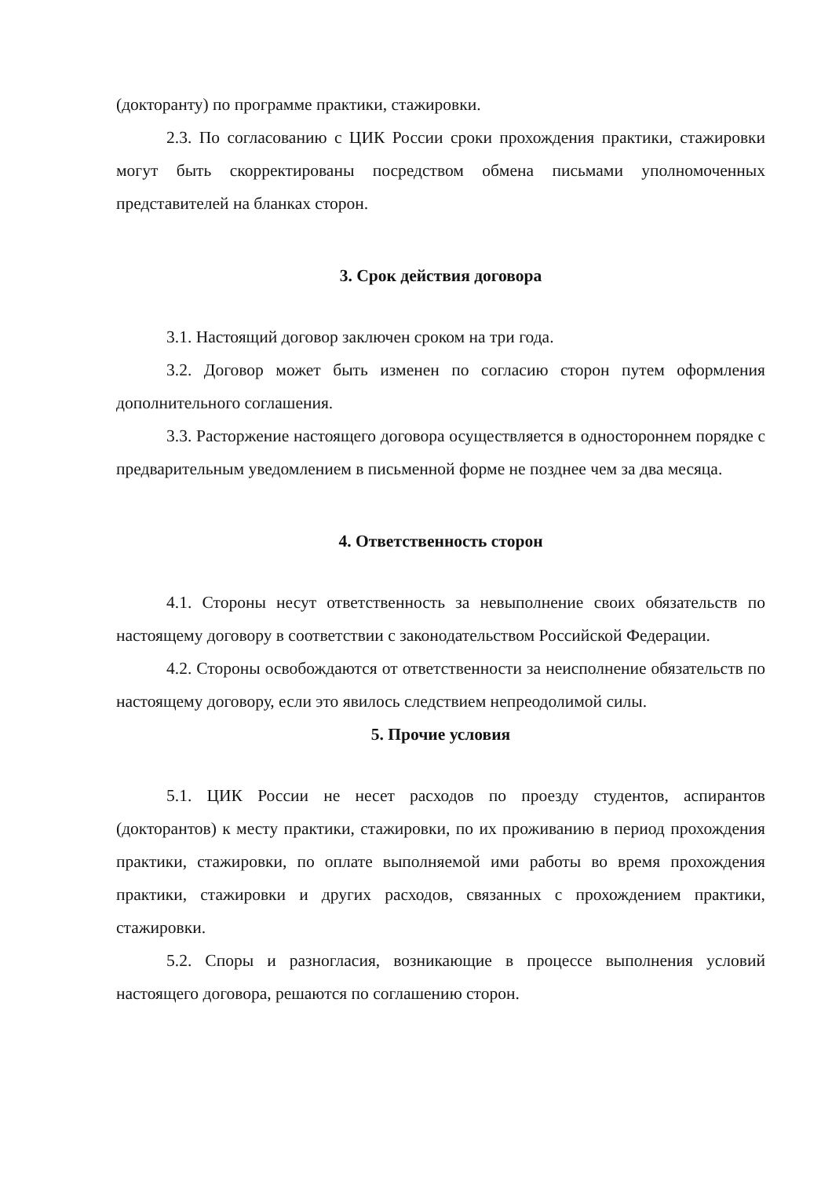(докторанту) по программе практики, стажировки.
2.3. По согласованию с ЦИК России сроки прохождения практики, стажировки могут быть скорректированы посредством обмена письмами уполномоченных представителей на бланках сторон.
3. Срок действия договора
3.1. Настоящий договор заключен сроком на три года.
3.2. Договор может быть изменен по согласию сторон путем оформления дополнительного соглашения.
3.3. Расторжение настоящего договора осуществляется в одностороннем порядке с предварительным уведомлением в письменной форме не позднее чем за два месяца.
4. Ответственность сторон
4.1. Стороны несут ответственность за невыполнение своих обязательств по настоящему договору в соответствии с законодательством Российской Федерации.
4.2. Стороны освобождаются от ответственности за неисполнение обязательств по настоящему договору, если это явилось следствием непреодолимой силы.
5. Прочие условия
5.1. ЦИК России не несет расходов по проезду студентов, аспирантов (докторантов) к месту практики, стажировки, по их проживанию в период прохождения практики, стажировки, по оплате выполняемой ими работы во время прохождения практики, стажировки и других расходов, связанных с прохождением практики, стажировки.
5.2. Споры и разногласия, возникающие в процессе выполнения условий настоящего договора, решаются по соглашению сторон.